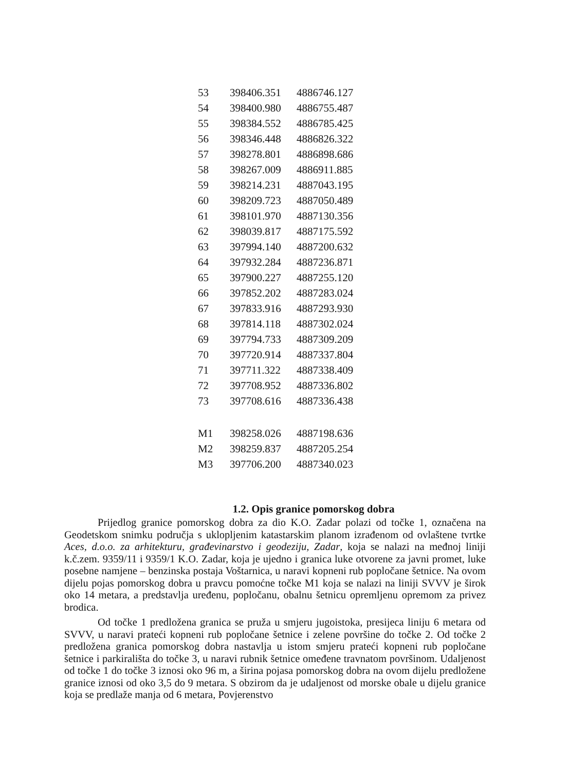| 53 | 398406.351 | 4886746.127 |
| 54 | 398400.980 | 4886755.487 |
| 55 | 398384.552 | 4886785.425 |
| 56 | 398346.448 | 4886826.322 |
| 57 | 398278.801 | 4886898.686 |
| 58 | 398267.009 | 4886911.885 |
| 59 | 398214.231 | 4887043.195 |
| 60 | 398209.723 | 4887050.489 |
| 61 | 398101.970 | 4887130.356 |
| 62 | 398039.817 | 4887175.592 |
| 63 | 397994.140 | 4887200.632 |
| 64 | 397932.284 | 4887236.871 |
| 65 | 397900.227 | 4887255.120 |
| 66 | 397852.202 | 4887283.024 |
| 67 | 397833.916 | 4887293.930 |
| 68 | 397814.118 | 4887302.024 |
| 69 | 397794.733 | 4887309.209 |
| 70 | 397720.914 | 4887337.804 |
| 71 | 397711.322 | 4887338.409 |
| 72 | 397708.952 | 4887336.802 |
| 73 | 397708.616 | 4887336.438 |
| M1 | 398258.026 | 4887198.636 |
| M2 | 398259.837 | 4887205.254 |
| M3 | 397706.200 | 4887340.023 |
1.2. Opis granice pomorskog dobra
Prijedlog granice pomorskog dobra za dio K.O. Zadar polazi od točke 1, označena na Geodetskom snimku područja s uklopljenim katastarskim planom izrađenom od ovlaštene tvrtke Aces, d.o.o. za arhitekturu, građevinarstvo i geodeziju, Zadar, koja se nalazi na međnoj liniji k.č.zem. 9359/11 i 9359/1 K.O. Zadar, koja je ujedno i granica luke otvorene za javni promet, luke posebne namjene – benzinska postaja Voštarnica, u naravi kopneni rub popločane šetnice. Na ovom dijelu pojas pomorskog dobra u pravcu pomoćne točke M1 koja se nalazi na liniji SVVV je širok oko 14 metara, a predstavlja uređenu, popločanu, obalnu šetnicu opremljenu opremom za privez brodica.
Od točke 1 predložena granica se pruža u smjeru jugoistoka, presijeca liniju 6 metara od SVVV, u naravi prateći kopneni rub popločane šetnice i zelene površine do točke 2. Od točke 2 predložena granica pomorskog dobra nastavlja u istom smjeru prateći kopneni rub popločane šetnice i parkirališta do točke 3, u naravi rubnik šetnice omeđene travnatom površinom. Udaljenost od točke 1 do točke 3 iznosi oko 96 m, a širina pojasa pomorskog dobra na ovom dijelu predložene granice iznosi od oko 3,5 do 9 metara. S obzirom da je udaljenost od morske obale u dijelu granice koja se predlaže manja od 6 metara, Povjerenstvo